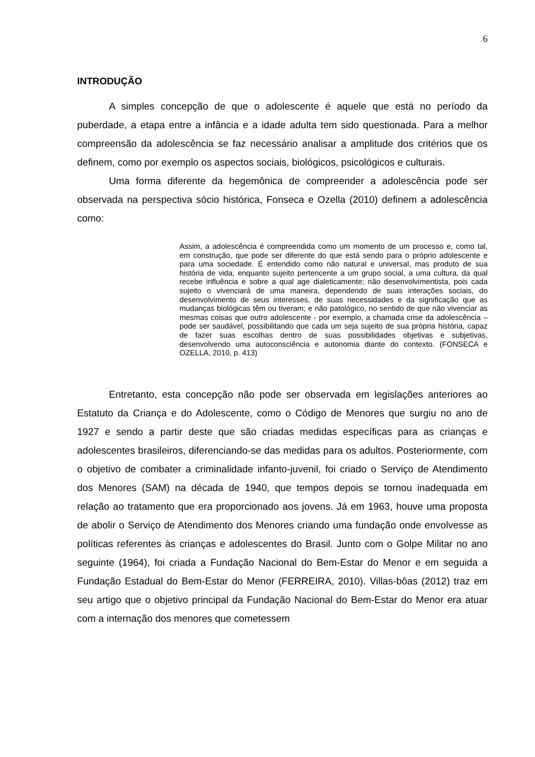6
INTRODUÇÃO
A simples concepção de que o adolescente é aquele que está no período da puberdade, a etapa entre a infância e a idade adulta tem sido questionada. Para a melhor compreensão da adolescência se faz necessário analisar a amplitude dos critérios que os definem, como por exemplo os aspectos sociais, biológicos, psicológicos e culturais.
Uma forma diferente da hegemônica de compreender a adolescência pode ser observada na perspectiva sócio histórica, Fonseca e Ozella (2010) definem a adolescência como:
Assim, a adolescência é compreendida como um momento de um processo e, como tal, em construção, que pode ser diferente do que está sendo para o próprio adolescente e para uma sociedade. É entendido como não natural e universal, mas produto de sua história de vida, enquanto sujeito pertencente a um grupo social, a uma cultura, da qual recebe influência e sobre a qual age dialeticamente; não desenvolvimentista, pois cada sujeito o vivenciará de uma maneira, dependendo de suas interações sociais, do desenvolvimento de seus interesses, de suas necessidades e da significação que as mudanças biológicas têm ou tiveram; e não patológico, no sentido de que não vivenciar as mesmas coisas que outro adolescente - por exemplo, a chamada crise da adolescência – pode ser saudável, possibilitando que cada um seja sujeito de sua própria história, capaz de fazer suas escolhas dentro de suas possibilidades objetivas e subjetivas, desenvolvendo uma autoconsciência e autonomia diante do contexto. (FONSECA e OZELLA, 2010, p. 413)
Entretanto, esta concepção não pode ser observada em legislações anteriores ao Estatuto da Criança e do Adolescente, como o Código de Menores que surgiu no ano de 1927 e sendo a partir deste que são criadas medidas específicas para as crianças e adolescentes brasileiros, diferenciando-se das medidas para os adultos. Posteriormente, com o objetivo de combater a criminalidade infanto-juvenil, foi criado o Serviço de Atendimento dos Menores (SAM) na década de 1940, que tempos depois se tornou inadequada em relação ao tratamento que era proporcionado aos jovens. Já em 1963, houve uma proposta de abolir o Serviço de Atendimento dos Menores criando uma fundação onde envolvesse as políticas referentes às crianças e adolescentes do Brasil. Junto com o Golpe Militar no ano seguinte (1964), foi criada a Fundação Nacional do Bem-Estar do Menor e em seguida a Fundação Estadual do Bem-Estar do Menor (FERREIRA, 2010). Villas-bôas (2012) traz em seu artigo que o objetivo principal da Fundação Nacional do Bem-Estar do Menor era atuar com a internação dos menores que cometessem